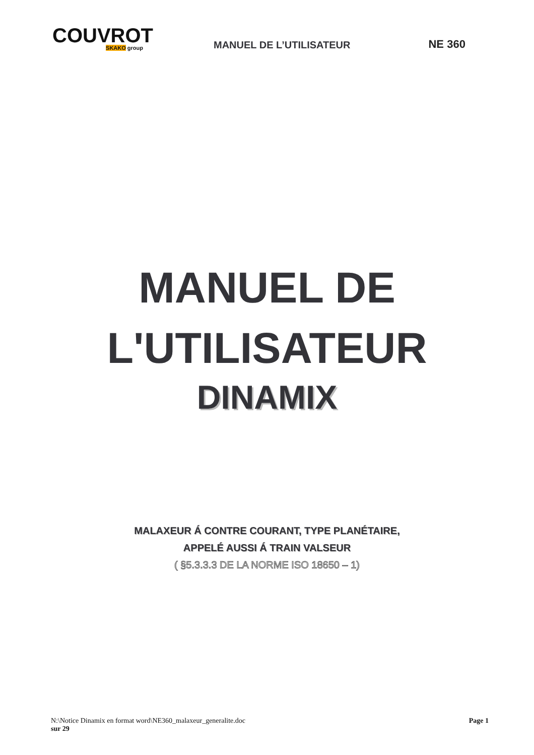COUVROT
SKAKO group
MANUEL DE L’UTILISATEUR
NE 360
MANUEL DE
L'UTILISATEUR
DINAMIX
MALAXEUR Á CONTRE COURANT, TYPE PLANÉTAIRE,
APPELÉ AUSSI Á TRAIN VALSEUR
( §5.3.3.3 DE LA NORME ISO 18650 – 1)
N:\Notice Dinamix en format word\NE360_malaxeur_generalite.doc
sur 29
Page 1